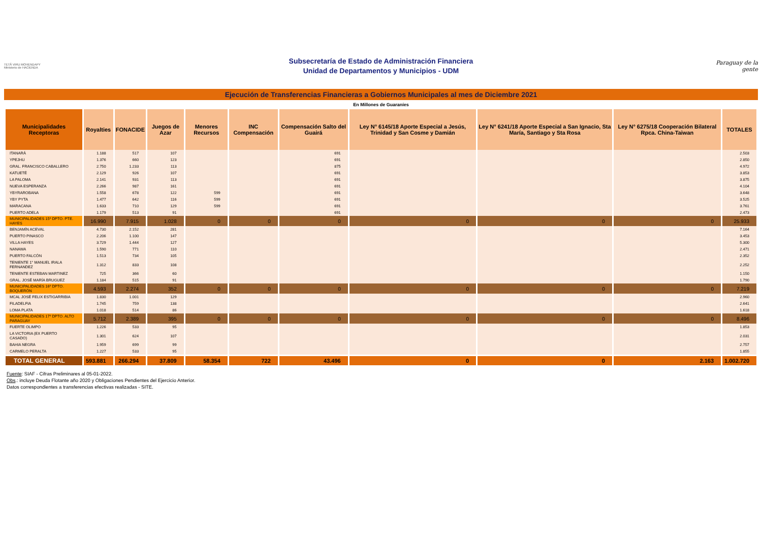TETÃ VIRU MOHENDAPY
Ministerio de HACIENDA
Subsecretaría de Estado de Administración Financiera
Unidad de Departamentos y Municipios - UDM
Paraguay de la gente
Ejecución de Transferencias Financieras a Gobiernos Municipales al mes de Diciembre 2021
En Millones de Guaraníes
| Municipalidades Receptoras | Royalties | FONACIDE | Juegos de Azar | Menores Recursos | INC Compensación | Compensación Salto del Guairá | Ley N° 6145/18 Aporte Especial a Jesús, Trinidad y San Cosme y Damián | Ley N° 6241/18 Aporte Especial a San Ignacio, Sta María, Santiago y Sta Rosa | Ley N° 6275/18 Cooperación Bilateral Rpca. China-Taiwan | TOTALES |
| --- | --- | --- | --- | --- | --- | --- | --- | --- | --- | --- |
| ITANARÁ | 1.188 | 517 | 107 | | | 691 | | | | 2.503 |
| YPEJHU | 1.376 | 660 | 123 | | | 691 | | | | 2.850 |
| GRAL. FRANCISCO CABALLERO | 2.750 | 1.233 | 113 | | | 875 | | | | 4.972 |
| KATUETÉ | 2.129 | 926 | 107 | | | 691 | | | | 3.853 |
| LA PALOMA | 2.141 | 931 | 113 | | | 691 | | | | 3.875 |
| NUEVA ESPERANZA | 2.266 | 987 | 161 | | | 691 | | | | 4.104 |
| YBYRAROBANA | 1.558 | 678 | 122 | 599 | | 691 | | | | 3.648 |
| YBY PYTA | 1.477 | 642 | 116 | 599 | | 691 | | | | 3.525 |
| MARACANA | 1.633 | 710 | 129 | 599 | | 691 | | | | 3.761 |
| PUERTO ADELA | 1.179 | 513 | 91 | | | 691 | | | | 2.473 |
| MUNICIPALIDADES 15º DPTO. PTE. HAYES | 16.990 | 7.915 | 1.028 | 0 | 0 | 0 | 0 | 0 | 0 | 25.933 |
| BENJAMÍN ACEVAL | 4.730 | 2.152 | 281 | | | | | | | 7.164 |
| PUERTO PINASCO | 2.206 | 1.100 | 147 | | | | | | | 3.453 |
| VILLA HAYES | 3.729 | 1.444 | 127 | | | | | | | 5.300 |
| NANAWA | 1.590 | 771 | 110 | | | | | | | 2.471 |
| PUERTO FALCÓN | 1.513 | 734 | 105 | | | | | | | 2.352 |
| TENIENTE 1° MANUEL IRALA FERNANDEZ | 1.312 | 833 | 108 | | | | | | | 2.252 |
| TENIENTE ESTEBAN MARTINEZ | 725 | 366 | 60 | | | | | | | 1.150 |
| GRAL. JOSÉ MARÍA BRUGUEZ | 1.184 | 515 | 91 | | | | | | | 1.790 |
| MUNICIPALIDADES 16º DPTO. BOQUERÓN | 4.593 | 2.274 | 352 | 0 | 0 | 0 | 0 | 0 | 0 | 7.219 |
| MCAL JOSÉ FELIX ESTIGARRIBIA | 1.830 | 1.001 | 129 | | | | | | | 2.960 |
| FILADELFIA | 1.745 | 759 | 138 | | | | | | | 2.641 |
| LOMA PLATA | 1.018 | 514 | 86 | | | | | | | 1.618 |
| MUNICIPALIDADES 17º DPTO. ALTO PARAGUAY | 5.712 | 2.389 | 395 | 0 | 0 | 0 | 0 | 0 | 0 | 8.496 |
| FUERTE OLIMPO | 1.226 | 533 | 95 | | | | | | | 1.853 |
| LA VICTORIA (EX PUERTO CASADO) | 1.301 | 624 | 107 | | | | | | | 2.031 |
| BAHIA NEGRA | 1.959 | 699 | 99 | | | | | | | 2.757 |
| CARMELO PERALTA | 1.227 | 533 | 95 | | | | | | | 1.855 |
| TOTAL GENERAL | 593.881 | 266.294 | 37.809 | 58.354 | 722 | 43.496 | 0 | 0 | 2.163 | 1.002.720 |
Fuente: SIAF - Cifras Preliminares al 05-01-2022.
Obs.: incluye Deuda Flotante año 2020 y Obligaciones Pendientes del Ejercicio Anterior.
Datos correspondientes a transferencias efectivas realizadas - SITE.